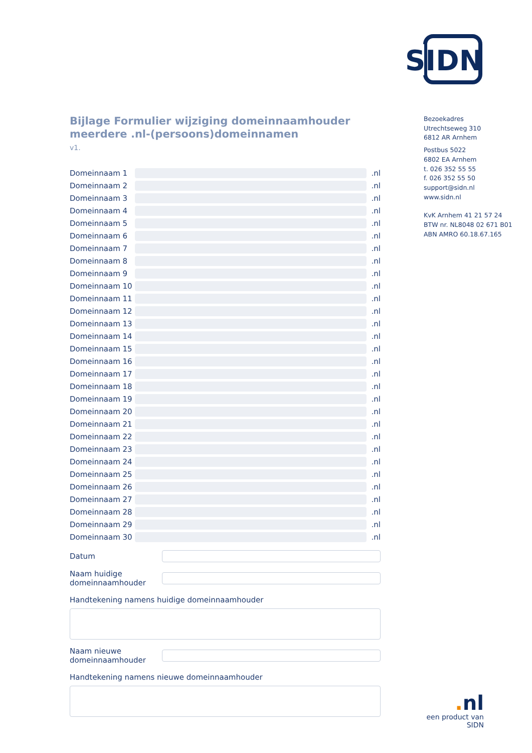SIDN
Bijlage Formulier wijziging domeinnaamhouder meerdere .nl-(persoons)domeinnamen
v1.
Domeinnaam 1 .nl
Domeinnaam 2 .nl
Domeinnaam 3 .nl
Domeinnaam 4 .nl
Domeinnaam 5 .nl
Domeinnaam 6 .nl
Domeinnaam 7 .nl
Domeinnaam 8 .nl
Domeinnaam 9 .nl
Domeinnaam 10 .nl
Domeinnaam 11 .nl
Domeinnaam 12 .nl
Domeinnaam 13 .nl
Domeinnaam 14 .nl
Domeinnaam 15 .nl
Domeinnaam 16 .nl
Domeinnaam 17 .nl
Domeinnaam 18 .nl
Domeinnaam 19 .nl
Domeinnaam 20 .nl
Domeinnaam 21 .nl
Domeinnaam 22 .nl
Domeinnaam 23 .nl
Domeinnaam 24 .nl
Domeinnaam 25 .nl
Domeinnaam 26 .nl
Domeinnaam 27 .nl
Domeinnaam 28 .nl
Domeinnaam 29 .nl
Domeinnaam 30 .nl
Datum
Naam huidige
domeinnaamhouder
Handtekening namens huidige domeinnaamhouder
Naam nieuwe
domeinnaamhouder
Handtekening namens nieuwe domeinnaamhouder
Bezoekadres
Utrechtseweg 310
6812 AR Arnhem
Postbus 5022
6802 EA Arnhem
t. 026 352 55 55
f. 026 352 55 50
support@sidn.nl
www.sidn.nl
KvK Arnhem 41 21 57 24
BTW nr. NL8048 02 671 B01
ABN AMRO 60.18.67.165
. nl
een product van SIDN